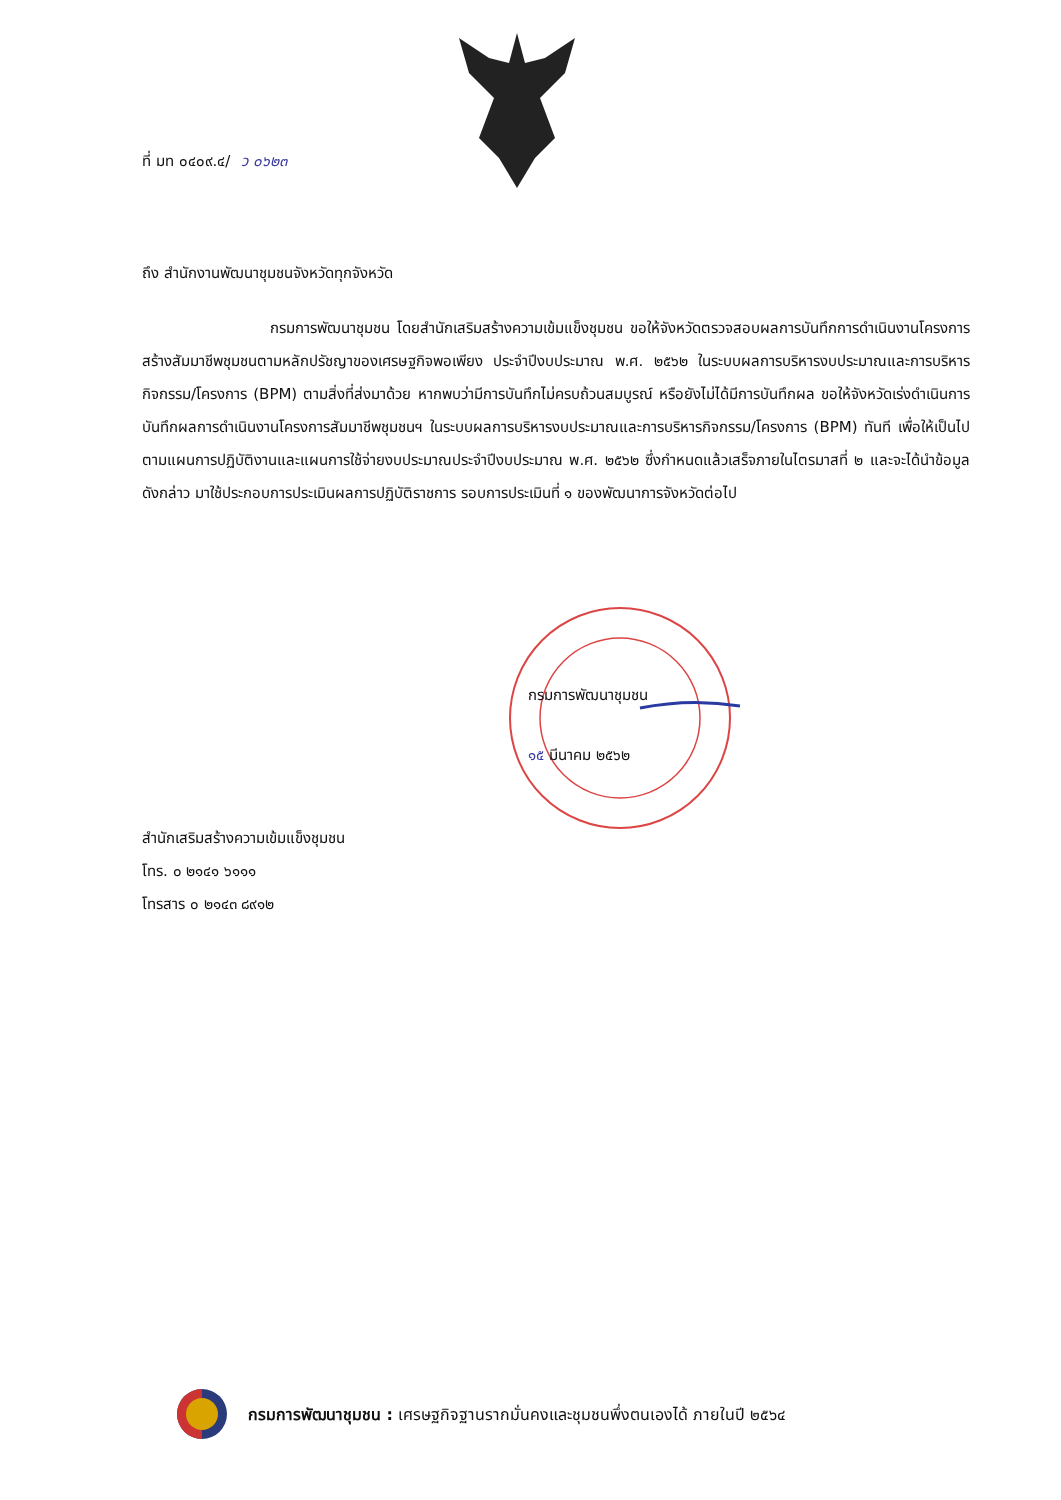ที่ มท ๐๔๐๙.๔/ ว ๐๖๒๓
ถึง สำนักงานพัฒนาชุมชนจังหวัดทุกจังหวัด
กรมการพัฒนาชุมชน โดยสำนักเสริมสร้างความเข้มแข็งชุมชน ขอให้จังหวัดตรวจสอบผลการบันทึกการดำเนินงานโครงการสร้างสัมมาชีพชุมชนตามหลักปรัชญาของเศรษฐกิจพอเพียง ประจำปีงบประมาณ พ.ศ. ๒๕๖๒ ในระบบผลการบริหารงบประมาณและการบริหารกิจกรรม/โครงการ (BPM) ตามสิ่งที่ส่งมาด้วย หากพบว่ามีการบันทึกไม่ครบถ้วนสมบูรณ์ หรือยังไม่ได้มีการบันทึกผล ขอให้จังหวัดเร่งดำเนินการบันทึกผลการดำเนินงานโครงการสัมมาชีพชุมชนฯ ในระบบผลการบริหารงบประมาณและการบริหารกิจกรรม/โครงการ (BPM) ทันที เพื่อให้เป็นไปตามแผนการปฏิบัติงานและแผนการใช้จ่ายงบประมาณประจำปีงบประมาณ พ.ศ. ๒๕๖๒ ซึ่งกำหนดแล้วเสร็จภายในไตรมาสที่ ๒ และจะได้นำข้อมูลดังกล่าว มาใช้ประกอบการประเมินผลการปฏิบัติราชการ รอบการประเมินที่ ๑ ของพัฒนาการจังหวัดต่อไป
กรมการพัฒนาชุมชน
๑๕ มีนาคม ๒๕๖๒
สำนักเสริมสร้างความเข้มแข็งชุมชน
โทร. ๐ ๒๑๔๑ ๖๑๑๑
โทรสาร ๐ ๒๑๔๓ ๘๙๑๒
กรมการพัฒนาชุมชน : เศรษฐกิจฐานรากมั่นคงและชุมชนพึ่งตนเองได้ ภายในปี ๒๕๖๔